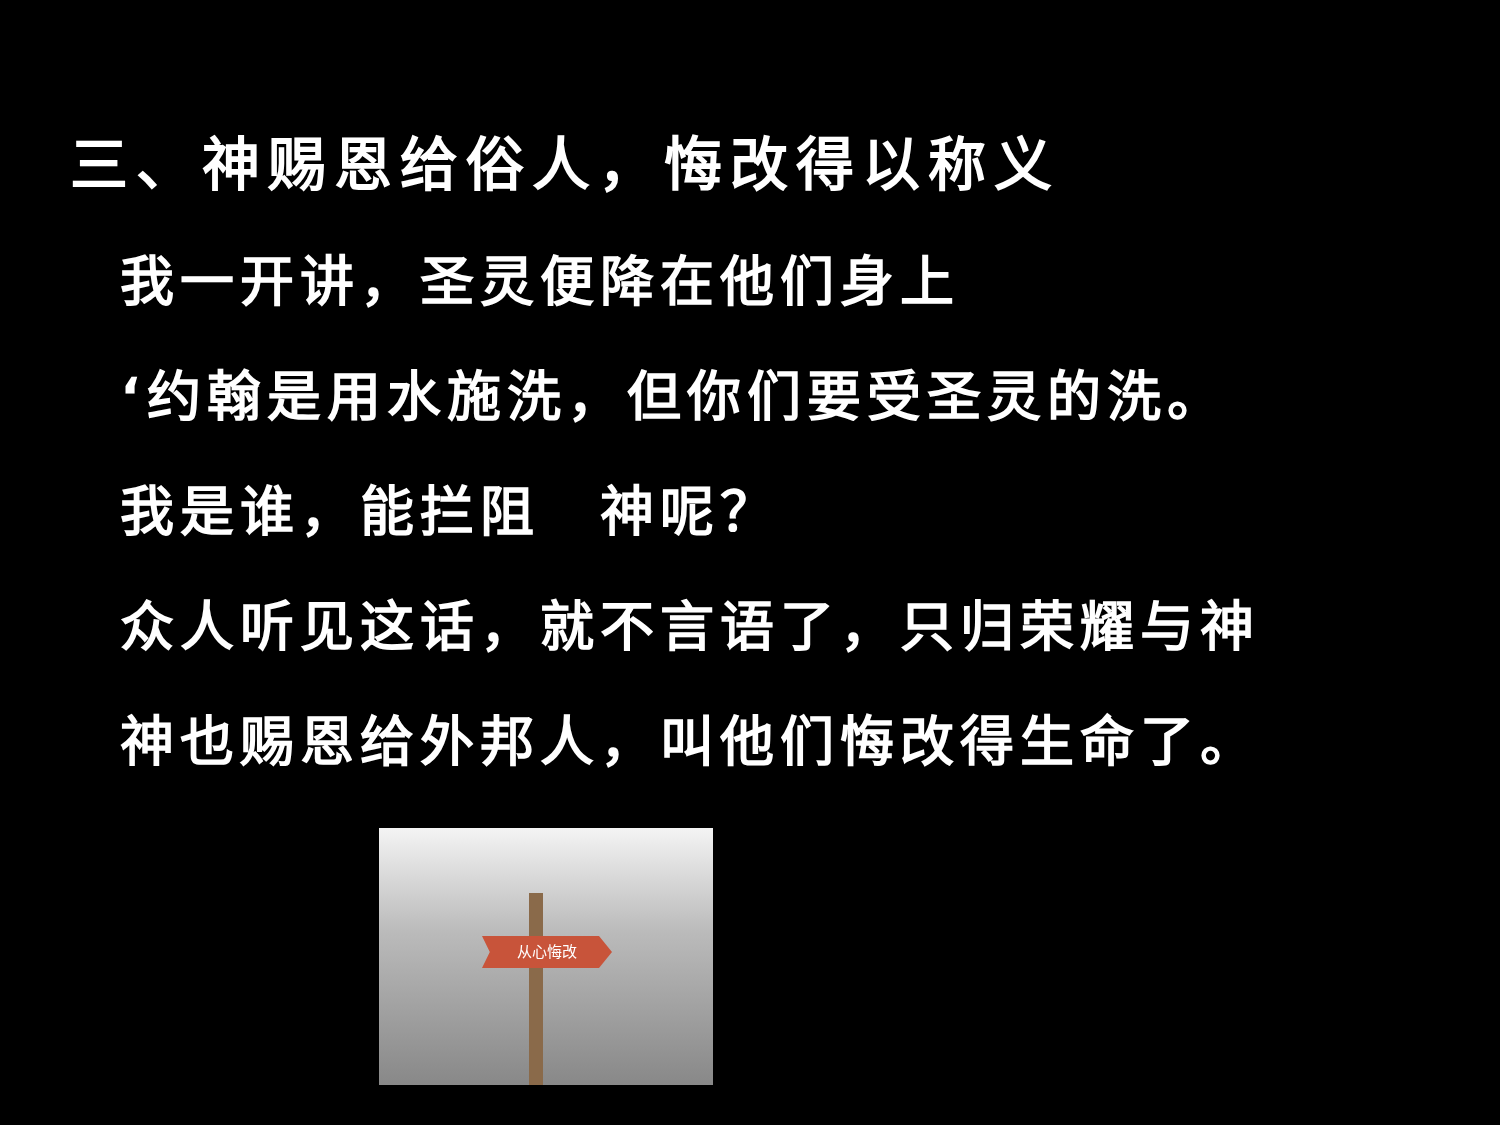三、神赐恩给俗人，悔改得以称义
我一开讲，圣灵便降在他们身上
‘约翰是用水施洗，但你们要受圣灵的洗。
我是谁，能拦阻　神呢？
众人听见这话，就不言语了，只归荣耀与神
神也赐恩给外邦人，叫他们悔改得生命了。
从心悔改